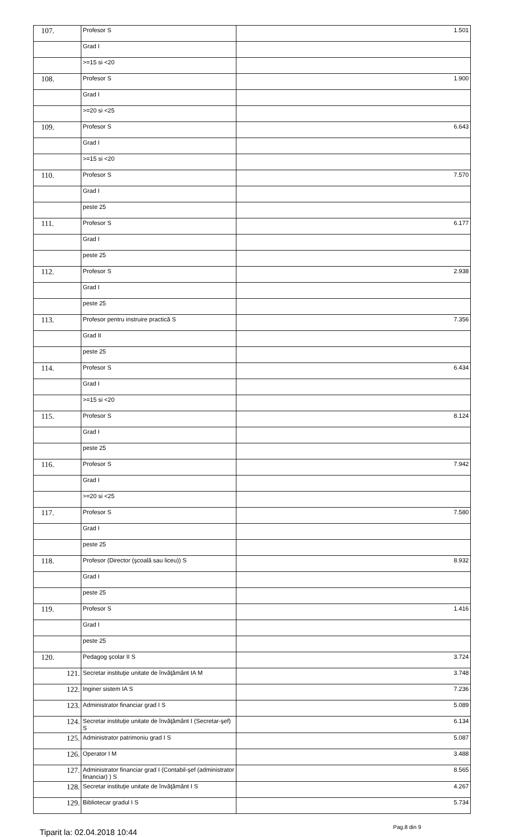| 107. | Profesor S | 1.501 |
| | Grad I | |
| | >=15 si <20 | |
| 108. | Profesor S | 1.900 |
| | Grad I | |
| | >=20 si <25 | |
| 109. | Profesor S | 6.643 |
| | Grad I | |
| | >=15 si <20 | |
| 110. | Profesor S | 7.570 |
| | Grad I | |
| | peste 25 | |
| 111. | Profesor S | 6.177 |
| | Grad I | |
| | peste 25 | |
| 112. | Profesor S | 2.938 |
| | Grad I | |
| | peste 25 | |
| 113. | Profesor pentru instruire practică S | 7.356 |
| | Grad II | |
| | peste 25 | |
| 114. | Profesor S | 6.434 |
| | Grad I | |
| | >=15 si <20 | |
| 115. | Profesor S | 8.124 |
| | Grad I | |
| | peste 25 | |
| 116. | Profesor S | 7.942 |
| | Grad I | |
| | >=20 si <25 | |
| 117. | Profesor S | 7.580 |
| | Grad I | |
| | peste 25 | |
| 118. | Profesor (Director (şcoală sau liceu)) S | 8.932 |
| | Grad I | |
| | peste 25 | |
| 119. | Profesor S | 1.416 |
| | Grad I | |
| | peste 25 | |
| 120. | Pedagog şcolar II S | 3.724 |
| 121. | Secretar instituţie unitate de învăţământ IA M | 3.748 |
| 122. | Inginer sistem IA S | 7.236 |
| 123. | Administrator financiar grad I S | 5.089 |
| 124. | Secretar instituţie unitate de învăţământ I (Secretar-şef) S | 6.134 |
| 125. | Administrator patrimoniu grad I S | 5.087 |
| 126. | Operator I M | 3.488 |
| 127. | Administrator financiar grad I (Contabil-şef (administrator financiar) ) S | 8.565 |
| 128. | Secretar instituţie unitate de învăţământ I S | 4.267 |
| 129. | Bibliotecar gradul I S | 5.734 |
Tiparit la: 02.04.2018 10:44 Pag.8 din 9